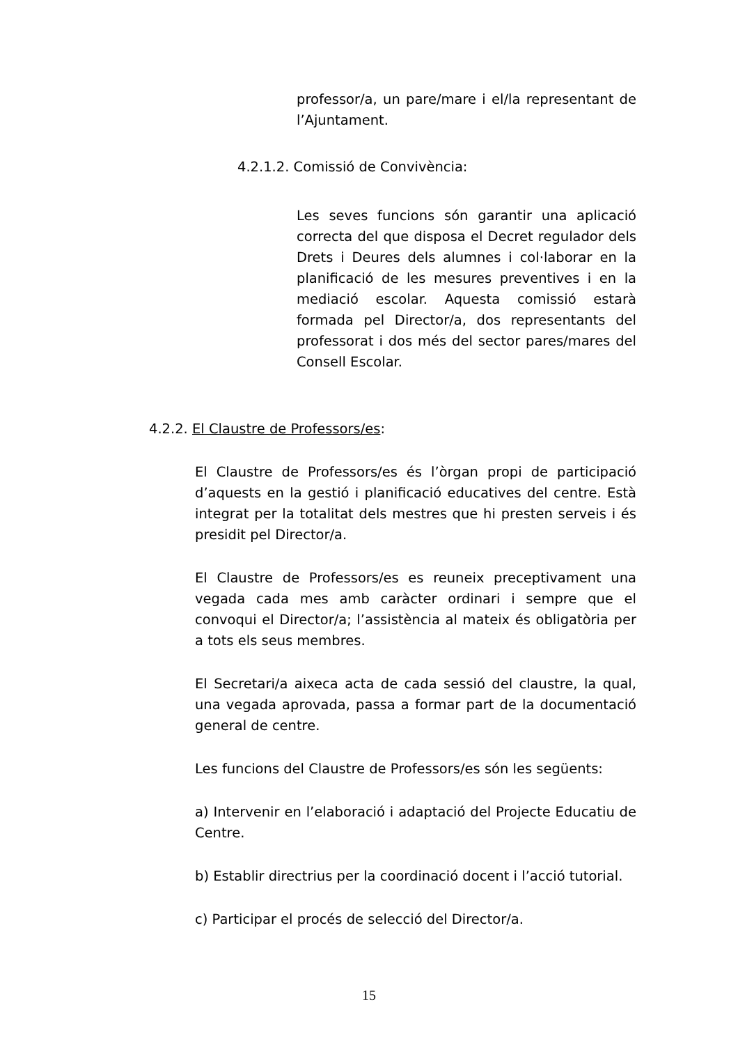professor/a, un pare/mare i el/la representant de l’Ajuntament.
4.2.1.2. Comissió de Convivència:
Les seves funcions són garantir una aplicació correcta del que disposa el Decret regulador dels Drets i Deures dels alumnes i col·laborar en la planificació de les mesures preventives i en la mediació escolar. Aquesta comissió estarà formada pel Director/a, dos representants del professorat i dos més del sector pares/mares del Consell Escolar.
4.2.2. El Claustre de Professors/es:
El Claustre de Professors/es és l’òrgan propi de participació d’aquests en la gestió i planificació educatives del centre. Està integrat per la totalitat dels mestres que hi presten serveis i és presidit pel Director/a.
El Claustre de Professors/es es reuneix preceptivament una vegada cada mes amb caràcter ordinari i sempre que el convoqui el Director/a; l’assistència al mateix és obligatòria per a tots els seus membres.
El Secretari/a aixeca acta de cada sessió del claustre, la qual, una vegada aprovada, passa a formar part de la documentació general de centre.
Les funcions del Claustre de Professors/es són les següents:
a) Intervenir en l’elaboració i adaptació del Projecte Educatiu de Centre.
b) Establir directrius per la coordinació docent i l’acció tutorial.
c) Participar el procés de selecció del Director/a.
15